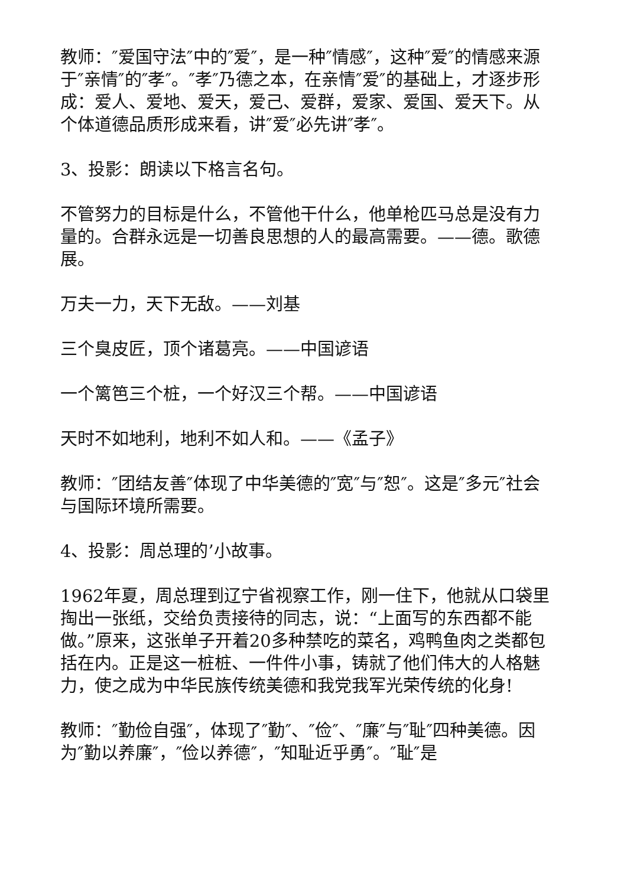教师：″爱国守法″中的″爱″，是一种″情感″，这种″爱″的情感来源于″亲情″的″孝″。″孝″乃德之本，在亲情″爱″的基础上，才逐步形成：爱人、爱地、爱天，爱己、爱群，爱家、爱国、爱天下。从个体道德品质形成来看，讲″爱″必先讲″孝″。
3、投影：朗读以下格言名句。
不管努力的目标是什么，不管他干什么，他单枪匹马总是没有力量的。合群永远是一切善良思想的人的最高需要。——德。歌德展。
万夫一力，天下无敌。——刘基
三个臭皮匠，顶个诸葛亮。——中国谚语
一个篱笆三个桩，一个好汉三个帮。——中国谚语
天时不如地利，地利不如人和。——《孟子》
教师：″团结友善″体现了中华美德的″宽″与″恕″。这是″多元″社会与国际环境所需要。
4、投影：周总理的’小故事。
1962年夏，周总理到辽宁省视察工作，刚一住下，他就从口袋里掏出一张纸，交给负责接待的同志，说：“上面写的东西都不能做。”原来，这张单子开着20多种禁吃的菜名，鸡鸭鱼肉之类都包括在内。正是这一桩桩、一件件小事，铸就了他们伟大的人格魅力，使之成为中华民族传统美德和我党我军光荣传统的化身!
教师：″勤俭自强″，体现了″勤″、″俭″、″廉″与″耻″四种美德。因为″勤以养廉″，″俭以养德″，″知耻近乎勇″。″耻″是